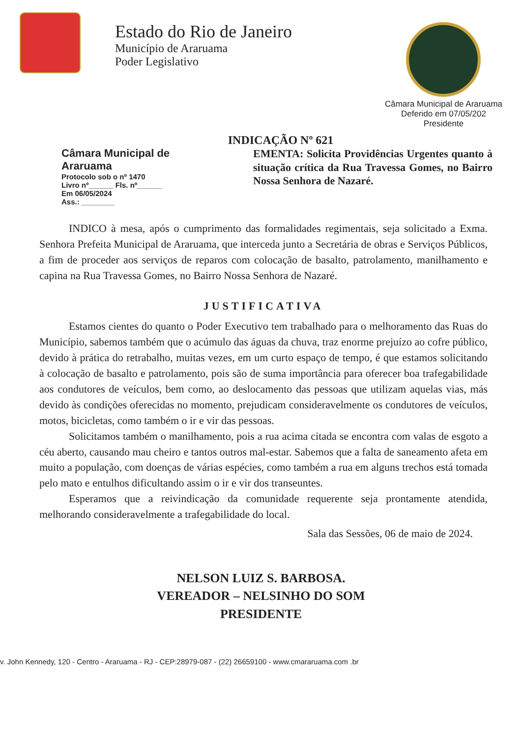Estado do Rio de Janeiro
Município de Araruama
Poder Legislativo
Câmara Municipal de Araruama
Deferido em 07/05/202
Presidente
INDICAÇÃO Nº 621
Câmara Municipal de Araruama
Protocolo sob o nº 1470
Livro nº______ Fls. nº______
Em 06/05/2024
Ass.: ________
EMENTA: Solicita Providências Urgentes quanto à situação crítica da Rua Travessa Gomes, no Bairro Nossa Senhora de Nazaré.
INDICO à mesa, após o cumprimento das formalidades regimentais, seja solicitado a Exma. Senhora Prefeita Municipal de Araruama, que interceda junto a Secretária de obras e Serviços Públicos, a fim de proceder aos serviços de reparos com colocação de basalto, patrolamento, manilhamento e capina na Rua Travessa Gomes, no Bairro Nossa Senhora de Nazaré.
JUSTIFICATIVA
Estamos cientes do quanto o Poder Executivo tem trabalhado para o melhoramento das Ruas do Município, sabemos também que o acúmulo das águas da chuva, traz enorme prejuízo ao cofre público, devido à prática do retrabalho, muitas vezes, em um curto espaço de tempo, é que estamos solicitando à colocação de basalto e patrolamento, pois são de suma importância para oferecer boa trafegabilidade aos condutores de veículos, bem como, ao deslocamento das pessoas que utilizam aquelas vias, más devido às condições oferecidas no momento, prejudicam consideravelmente os condutores de veículos, motos, bicicletas, como também o ir e vir das pessoas.
Solicitamos também o manilhamento, pois a rua acima citada se encontra com valas de esgoto a céu aberto, causando mau cheiro e tantos outros mal-estar. Sabemos que a falta de saneamento afeta em muito a população, com doenças de várias espécies, como também a rua em alguns trechos está tomada pelo mato e entulhos dificultando assim o ir e vir dos transeuntes.
Esperamos que a reivindicação da comunidade requerente seja prontamente atendida, melhorando consideravelmente a trafegabilidade do local.
Sala das Sessões, 06 de maio de 2024.
NELSON LUIZ S. BARBOSA.
VEREADOR – NELSINHO DO SOM
PRESIDENTE
v. John Kennedy, 120 - Centro - Araruama - RJ - CEP:28979-087 - (22) 26659100 - www.cmararuama.com .br